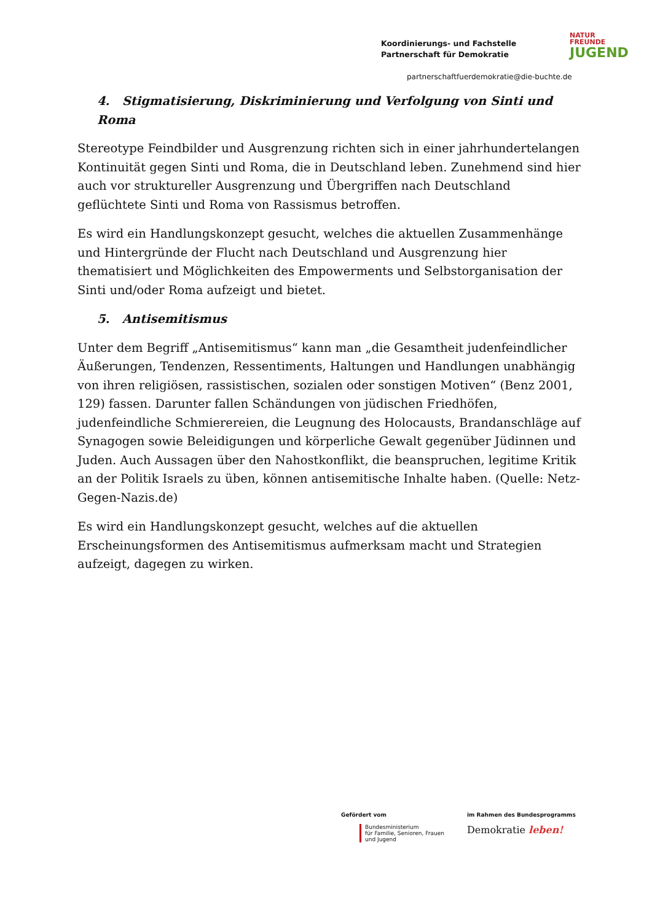Koordinierungs- und Fachstelle
Partnerschaft für Demokratie
NATUR
FREUNDE
JUGEND
partnerschaftfuerdemokratie@die-buchte.de
4. Stigmatisierung, Diskriminierung und Verfolgung von Sinti und Roma
Stereotype Feindbilder und Ausgrenzung richten sich in einer jahrhundertelangen Kontinuität gegen Sinti und Roma, die in Deutschland leben. Zunehmend sind hier auch vor struktureller Ausgrenzung und Übergriffen nach Deutschland geflüchtete Sinti und Roma von Rassismus betroffen.
Es wird ein Handlungskonzept gesucht, welches die aktuellen Zusammenhänge und Hintergründe der Flucht nach Deutschland und Ausgrenzung hier thematisiert und Möglichkeiten des Empowerments und Selbstorganisation der Sinti und/oder Roma aufzeigt und bietet.
5. Antisemitismus
Unter dem Begriff „Antisemitismus“ kann man „die Gesamtheit judenfeindlicher Äußerungen, Tendenzen, Ressentiments, Haltungen und Handlungen unabhängig von ihren religiösen, rassistischen, sozialen oder sonstigen Motiven“ (Benz 2001, 129) fassen. Darunter fallen Schändungen von jüdischen Friedhöfen, judenfeindliche Schmierereien, die Leugnung des Holocausts, Brandanschläge auf Synagogen sowie Beleidigungen und körperliche Gewalt gegenüber Jüdinnen und Juden. Auch Aussagen über den Nahostkonflikt, die beanspruchen, legitime Kritik an der Politik Israels zu üben, können antisemitische Inhalte haben. (Quelle: Netz-Gegen-Nazis.de)
Es wird ein Handlungskonzept gesucht, welches auf die aktuellen Erscheinungsformen des Antisemitismus aufmerksam macht und Strategien aufzeigt, dagegen zu wirken.
Gefördert vom
Bundesministerium
für Familie, Senioren, Frauen
und Jugend
im Rahmen des Bundesprogramms
Demokratie leben!